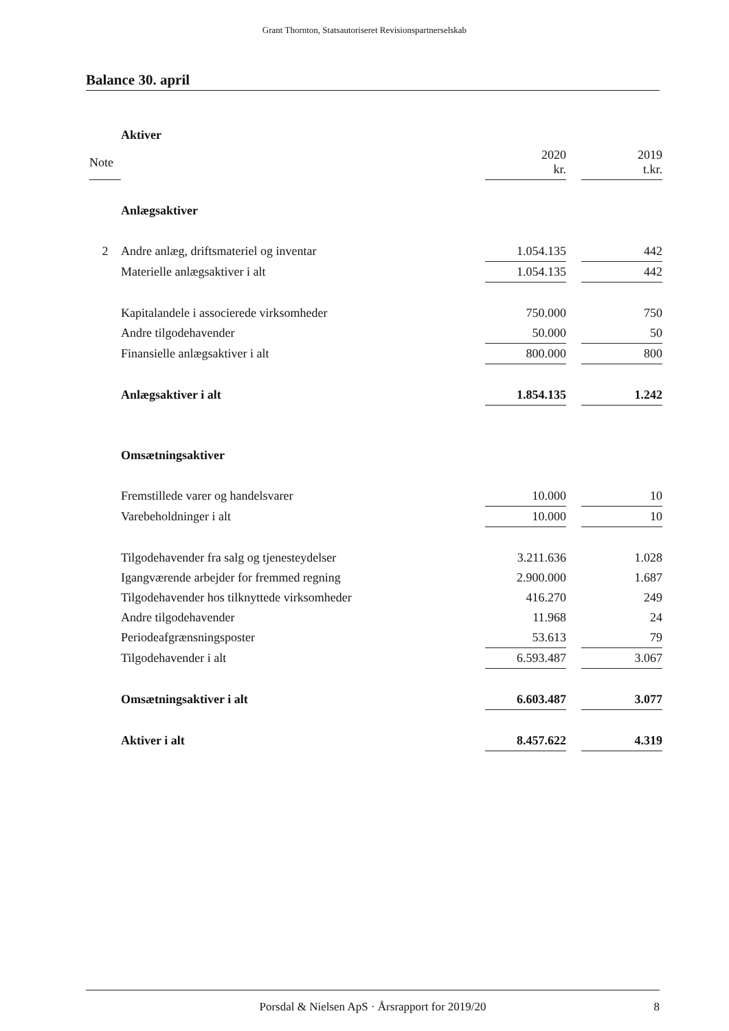Grant Thornton, Statsautoriseret Revisionspartnerselskab
Balance 30. april
| | Aktiver | | | |
| Note | | 2020 kr. | | 2019 t.kr. |
| | Anlægsaktiver | | | |
| 2 | Andre anlæg, driftsmateriel og inventar | 1.054.135 | | 442 |
| | Materielle anlægsaktiver i alt | 1.054.135 | | 442 |
| | Kapitalandele i associerede virksomheder | 750.000 | | 750 |
| | Andre tilgodehavender | 50.000 | | 50 |
| | Finansielle anlægsaktiver i alt | 800.000 | | 800 |
| | Anlægsaktiver i alt | 1.854.135 | | 1.242 |
| | Omsætningsaktiver | | | |
| | Fremstillede varer og handelsvarer | 10.000 | | 10 |
| | Varebeholdninger i alt | 10.000 | | 10 |
| | Tilgodehavender fra salg og tjenesteydelser | 3.211.636 | | 1.028 |
| | Igangværende arbejder for fremmed regning | 2.900.000 | | 1.687 |
| | Tilgodehavender hos tilknyttede virksomheder | 416.270 | | 249 |
| | Andre tilgodehavender | 11.968 | | 24 |
| | Periodeafgrænsningsposter | 53.613 | | 79 |
| | Tilgodehavender i alt | 6.593.487 | | 3.067 |
| | Omsætningsaktiver i alt | 6.603.487 | | 3.077 |
| | Aktiver i alt | 8.457.622 | | 4.319 |
Porsdal & Nielsen ApS · Årsrapport for 2019/20 8